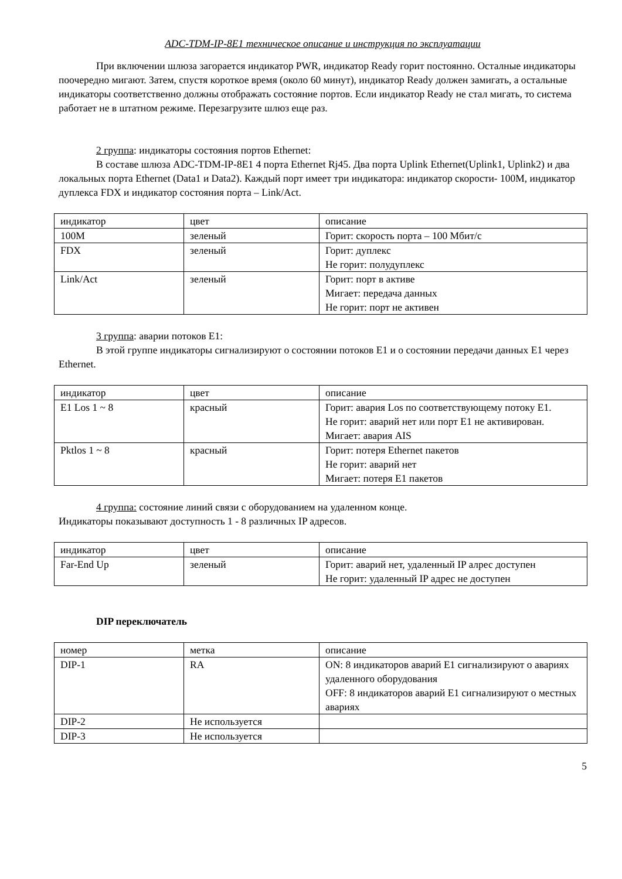ADC-TDM-IP-8E1 техническое описание и инструкция по эксплуатации
При включении шлюза загорается индикатор PWR, индикатор Ready горит постоянно. Осталные индикаторы поочередно мигают. Затем, спустя короткое время (около 60 минут), индикатор Ready должен замигать, а остальные индикаторы соответственно должны отображать состояние портов. Если индикатор Ready не стал мигать, то система работает не в штатном режиме. Перезагрузите шлюз еще раз.
2 группа: индикаторы состояния портов Ethernet:
В составе шлюза ADC-TDM-IP-8E1 4 порта Ethernet Rj45. Два порта Uplink Ethernet(Uplink1, Uplink2) и два локальных порта Ethernet (Data1 и Data2). Каждый порт имеет три индикатора: индикатор скорости- 100M, индикатор дуплекса FDX и индикатор состояния порта – Link/Act.
| индикатор | цвет | описание |
| --- | --- | --- |
| 100M | зеленый | Горит: скорость порта – 100 Мбит/с |
| FDX | зеленый | Горит: дуплекс Не горит: полудуплекс |
| Link/Act | зеленый | Горит: порт в активе Мигает: передача данных Не горит: порт не активен |
3 группа: аварии потоков E1:
В этой группе индикаторы сигнализируют о состоянии потоков E1 и о состоянии передачи данных E1 через Ethernet.
| индикатор | цвет | описание |
| --- | --- | --- |
| E1 Los 1 ~ 8 | красный | Горит: авария Los по соответствующему потоку E1. Не горит: аварий нет или порт E1 не активирован. Мигает: авария AIS |
| Pktlos 1 ~ 8 | красный | Горит: потеря Ethernet пакетов Не горит: аварий нет Мигает: потеря E1 пакетов |
4 группа: состояние линий связи с оборудованием на удаленном конце.
Индикаторы показывают доступность 1 - 8 различных IP адресов.
| индикатор | цвет | описание |
| --- | --- | --- |
| Far-End Up | зеленый | Горит: аварий нет, удаленный IP алрес доступен Не горит: удаленный IP адрес не доступен |
DIP переключатель
| номер | метка | описание |
| --- | --- | --- |
| DIP-1 | RA | ON: 8 индикаторов аварий E1 сигнализируют о авариях удаленного оборудования OFF: 8 индикаторов аварий E1 сигнализируют о местных авариях |
| DIP-2 | Не используется | |
| DIP-3 | Не используется | |
5